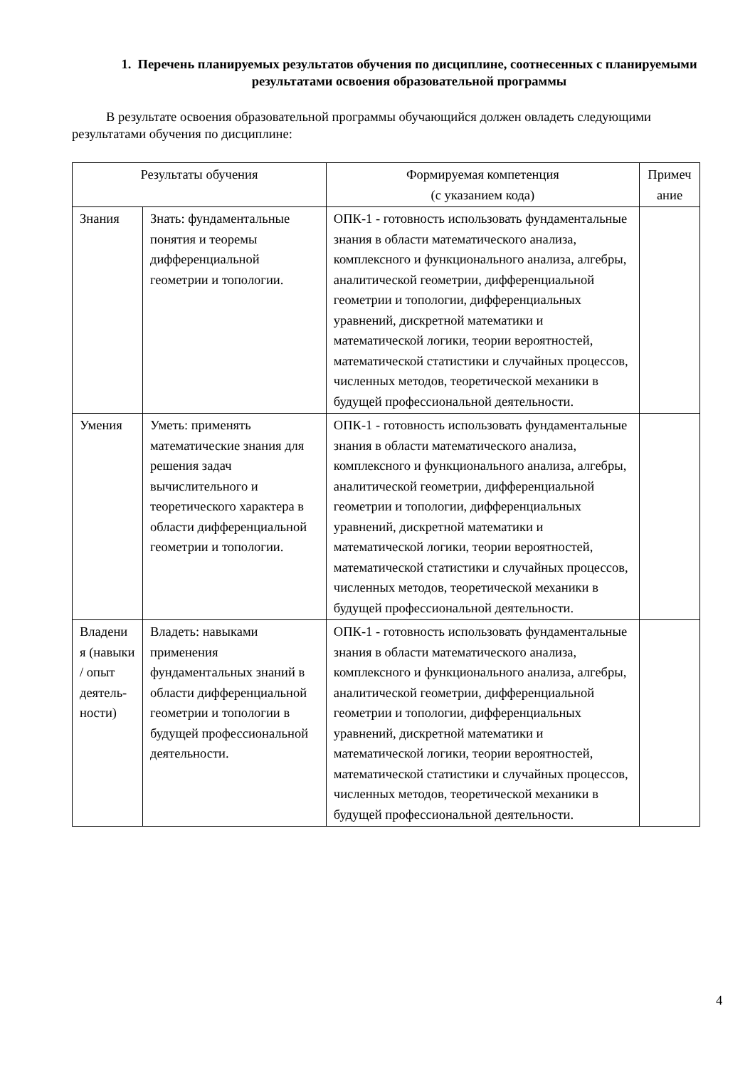1. Перечень планируемых результатов обучения по дисциплине, соотнесенных с планируемыми результатами освоения образовательной программы
В результате освоения образовательной программы обучающийся должен овладеть следующими результатами обучения по дисциплине:
| Результаты обучения | | Формируемая компетенция (с указанием кода) | Примеч ание |
| --- | --- | --- | --- |
| Знания | Знать: фундаментальные понятия и теоремы дифференциальной геометрии и топологии. | ОПК-1 - готовность использовать фундаментальные знания в области математического анализа, комплексного и функционального анализа, алгебры, аналитической геометрии, дифференциальной геометрии и топологии, дифференциальных уравнений, дискретной математики и математической логики, теории вероятностей, математической статистики и случайных процессов, численных методов, теоретической механики в будущей профессиональной деятельности. | |
| Умения | Уметь: применять математические знания для решения задач вычислительного и теоретического характера в области дифференциальной геометрии и топологии. | ОПК-1 - готовность использовать фундаментальные знания в области математического анализа, комплексного и функционального анализа, алгебры, аналитической геометрии, дифференциальной геометрии и топологии, дифференциальных уравнений, дискретной математики и математической логики, теории вероятностей, математической статистики и случайных процессов, численных методов, теоретической механики в будущей профессиональной деятельности. | |
| Владени я (навыки / опыт деятель-ности) | Владеть: навыками применения фундаментальных знаний в области дифференциальной геометрии и топологии в будущей профессиональной деятельности. | ОПК-1 - готовность использовать фундаментальные знания в области математического анализа, комплексного и функционального анализа, алгебры, аналитической геометрии, дифференциальной геометрии и топологии, дифференциальных уравнений, дискретной математики и математической логики, теории вероятностей, математической статистики и случайных процессов, численных методов, теоретической механики в будущей профессиональной деятельности. | |
4